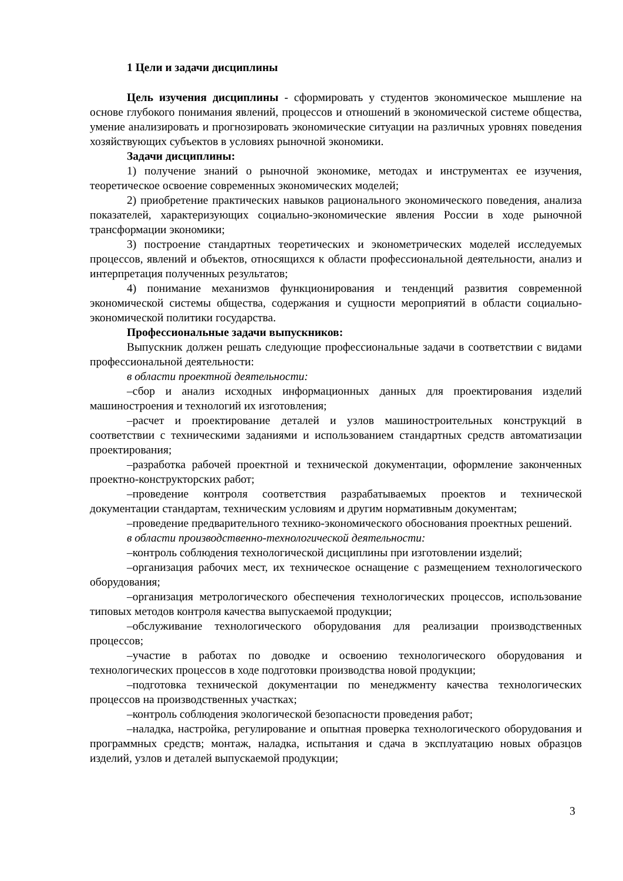1 Цели и задачи дисциплины
Цель изучения дисциплины - сформировать у студентов экономическое мышление на основе глубокого понимания явлений, процессов и отношений в экономической системе общества, умение анализировать и прогнозировать экономические ситуации на различных уровнях поведения хозяйствующих субъектов в условиях рыночной экономики.
Задачи дисциплины:
1) получение знаний о рыночной экономике, методах и инструментах ее изучения, теоретическое освоение современных экономических моделей;
2) приобретение практических навыков рационального экономического поведения, анализа показателей, характеризующих социально-экономические явления России в ходе рыночной трансформации экономики;
3) построение стандартных теоретических и эконометрических моделей исследуемых процессов, явлений и объектов, относящихся к области профессиональной деятельности, анализ и интерпретация полученных результатов;
4) понимание механизмов функционирования и тенденций развития современной экономической системы общества, содержания и сущности мероприятий в области социально-экономической политики государства.
Профессиональные задачи выпускников:
Выпускник должен решать следующие профессиональные задачи в соответствии с видами профессиональной деятельности:
в области проектной деятельности:
–сбор и анализ исходных информационных данных для проектирования изделий машиностроения и технологий их изготовления;
–расчет и проектирование деталей и узлов машиностроительных конструкций в соответствии с техническими заданиями и использованием стандартных средств автоматизации проектирования;
–разработка рабочей проектной и технической документации, оформление законченных проектно-конструкторских работ;
–проведение контроля соответствия разрабатываемых проектов и технической документации стандартам, техническим условиям и другим нормативным документам;
–проведение предварительного технико-экономического обоснования проектных решений.
в области производственно-технологической деятельности:
–контроль соблюдения технологической дисциплины при изготовлении изделий;
–организация рабочих мест, их техническое оснащение с размещением технологического оборудования;
–организация метрологического обеспечения технологических процессов, использование типовых методов контроля качества выпускаемой продукции;
–обслуживание технологического оборудования для реализации производственных процессов;
–участие в работах по доводке и освоению технологического оборудования и технологических процессов в ходе подготовки производства новой продукции;
–подготовка технической документации по менеджменту качества технологических процессов на производственных участках;
–контроль соблюдения экологической безопасности проведения работ;
–наладка, настройка, регулирование и опытная проверка технологического оборудования и программных средств; монтаж, наладка, испытания и сдача в эксплуатацию новых образцов изделий, узлов и деталей выпускаемой продукции;
3